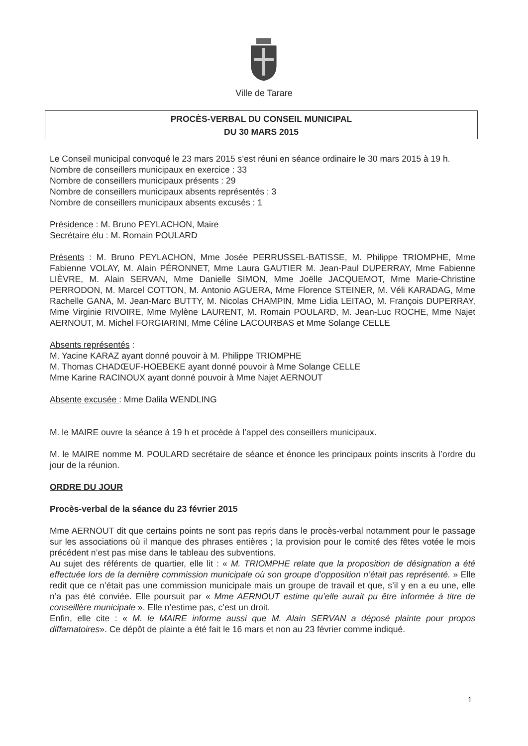Ville de Tarare
PROCÈS-VERBAL DU CONSEIL MUNICIPAL
DU 30 MARS 2015
Le Conseil municipal convoqué le 23 mars 2015 s’est réuni en séance ordinaire le 30 mars 2015 à 19 h.
Nombre de conseillers municipaux en exercice : 33
Nombre de conseillers municipaux présents : 29
Nombre de conseillers municipaux absents représentés : 3
Nombre de conseillers municipaux absents excusés : 1
Présidence : M. Bruno PEYLACHON, Maire
Secrétaire élu : M. Romain POULARD
Présents : M. Bruno PEYLACHON, Mme Josée PERRUSSEL-BATISSE, M. Philippe TRIOMPHE, Mme Fabienne VOLAY, M. Alain PÉRONNET, Mme Laura GAUTIER M. Jean-Paul DUPERRAY, Mme Fabienne LIÈVRE, M. Alain SERVAN, Mme Danielle SIMON, Mme Joëlle JACQUEMOT, Mme Marie-Christine PERRODON, M. Marcel COTTON, M. Antonio AGUERA, Mme Florence STEINER, M. Véli KARADAG, Mme Rachelle GANA, M. Jean-Marc BUTTY, M. Nicolas CHAMPIN, Mme Lidia LEITAO, M. François DUPERRAY, Mme Virginie RIVOIRE, Mme Mylène LAURENT, M. Romain POULARD, M. Jean-Luc ROCHE, Mme Najet AERNOUT, M. Michel FORGIARINI, Mme Céline LACOURBAS et Mme Solange CELLE
Absents représentés :
M. Yacine KARAZ ayant donné pouvoir à M. Philippe TRIOMPHE
M. Thomas CHADŒUF-HOEBEKE ayant donné pouvoir à Mme Solange CELLE
Mme Karine RACINOUX ayant donné pouvoir à Mme Najet AERNOUT
Absente excusée : Mme Dalila WENDLING
M. le MAIRE ouvre la séance à 19 h et procède à l’appel des conseillers municipaux.
M. le MAIRE nomme M. POULARD secrétaire de séance et énonce les principaux points inscrits à l’ordre du jour de la réunion.
ORDRE DU JOUR
Procès-verbal de la séance du 23 février 2015
Mme AERNOUT dit que certains points ne sont pas repris dans le procès-verbal notamment pour le passage sur les associations où il manque des phrases entières ; la provision pour le comité des fêtes votée le mois précédent n’est pas mise dans le tableau des subventions.
Au sujet des référents de quartier, elle lit : « M. TRIOMPHE relate que la proposition de désignation a été effectuée lors de la dernière commission municipale où son groupe d’opposition n’était pas représenté. » Elle redit que ce n’était pas une commission municipale mais un groupe de travail et que, s’il y en a eu une, elle n’a pas été conviée. Elle poursuit par « Mme AERNOUT estime qu’elle aurait pu être informée à titre de conseillère municipale ». Elle n’estime pas, c’est un droit.
Enfin, elle cite : « M. le MAIRE informe aussi que M. Alain SERVAN a déposé plainte pour propos diffamatoires». Ce dépôt de plainte a été fait le 16 mars et non au 23 février comme indiqué.
1